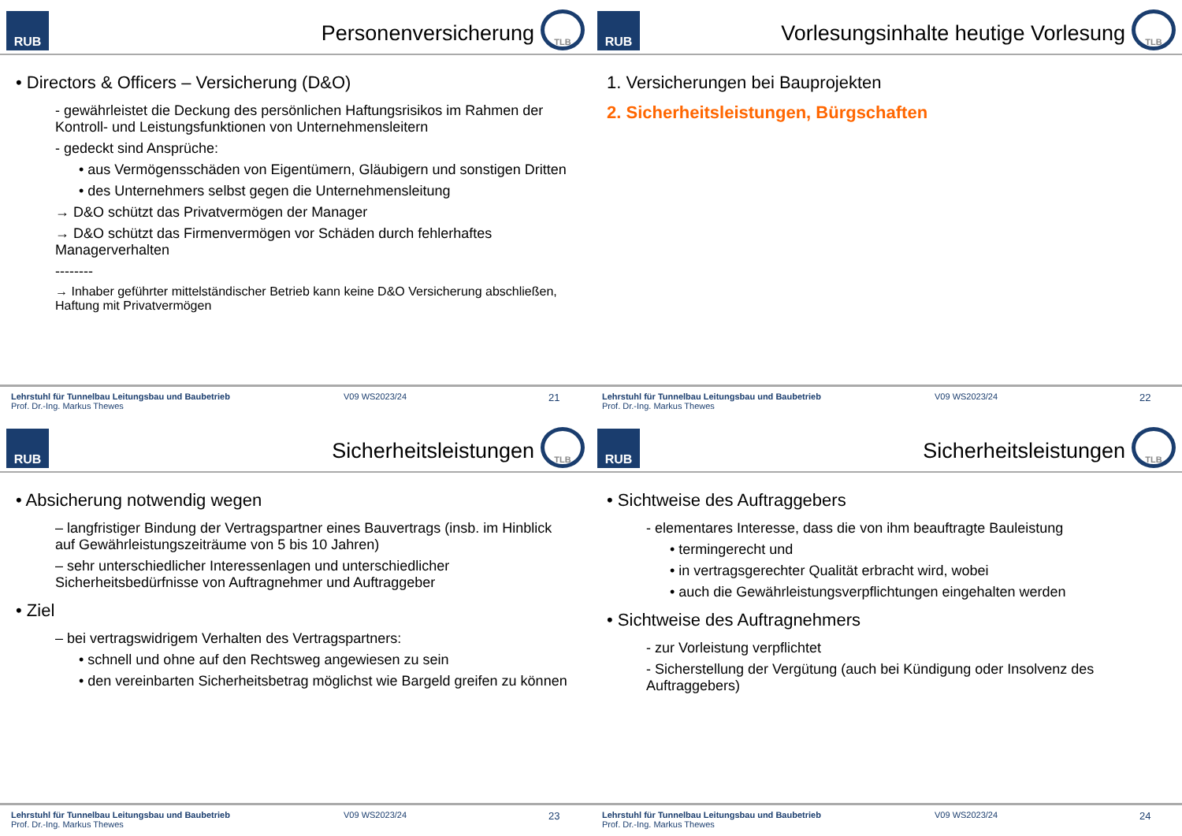RUB
Personenversicherung
TLB
• Directors & Officers – Versicherung (D&O)
- gewährleistet die Deckung des persönlichen Haftungsrisikos im Rahmen der Kontroll- und Leistungsfunktionen von Unternehmensleitern
- gedeckt sind Ansprüche:
• aus Vermögensschäden von Eigentümern, Gläubigern und sonstigen Dritten
• des Unternehmers selbst gegen die Unternehmensleitung
→ D&O schützt das Privatvermögen der Manager
→ D&O schützt das Firmenvermögen vor Schäden durch fehlerhaftes Managerverhalten
--------
→ Inhaber geführter mittelständischer Betrieb kann keine D&O Versicherung abschließen, Haftung mit Privatvermögen
Lehrstuhl für Tunnelbau Leitungsbau und Baubetrieb
Prof. Dr.-Ing. Markus Thewes
V09 WS2023/24
21
RUB
Vorlesungsinhalte heutige Vorlesung
TLB
1. Versicherungen bei Bauprojekten
2. Sicherheitsleistungen, Bürgschaften
Lehrstuhl für Tunnelbau Leitungsbau und Baubetrieb
Prof. Dr.-Ing. Markus Thewes
V09 WS2023/24
22
RUB
Sicherheitsleistungen
TLB
• Absicherung notwendig wegen
– langfristiger Bindung der Vertragspartner eines Bauvertrags (insb. im Hinblick auf Gewährleistungszeiträume von 5 bis 10 Jahren)
– sehr unterschiedlicher Interessenlagen und unterschiedlicher Sicherheitsbedürfnisse von Auftragnehmer und Auftraggeber
• Ziel
– bei vertragswidrigem Verhalten des Vertragspartners:
• schnell und ohne auf den Rechtsweg angewiesen zu sein
• den vereinbarten Sicherheitsbetrag möglichst wie Bargeld greifen zu können
Lehrstuhl für Tunnelbau Leitungsbau und Baubetrieb
Prof. Dr.-Ing. Markus Thewes
V09 WS2023/24
23
RUB
Sicherheitsleistungen
TLB
• Sichtweise des Auftraggebers
- elementares Interesse, dass die von ihm beauftragte Bauleistung
• termingerecht und
• in vertragsgerechter Qualität erbracht wird, wobei
• auch die Gewährleistungsverpflichtungen eingehalten werden
• Sichtweise des Auftragnehmers
- zur Vorleistung verpflichtet
- Sicherstellung der Vergütung (auch bei Kündigung oder Insolvenz des Auftraggebers)
Lehrstuhl für Tunnelbau Leitungsbau und Baubetrieb
Prof. Dr.-Ing. Markus Thewes
V09 WS2023/24
24